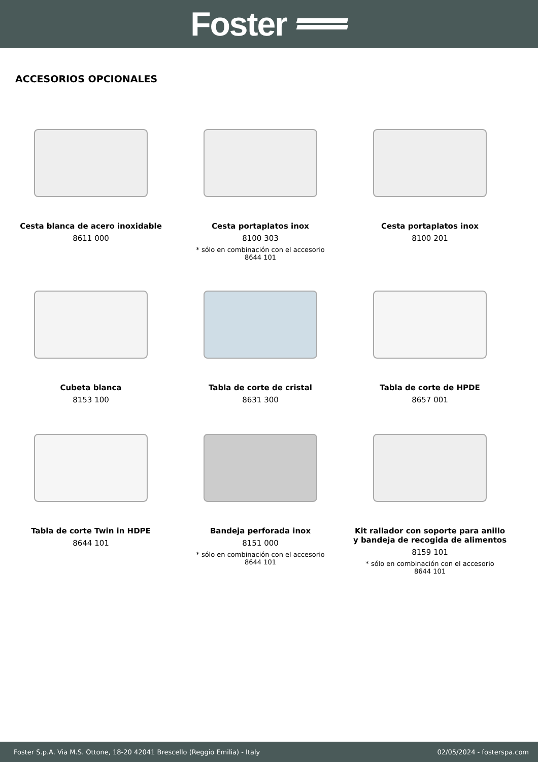Foster
ACCESORIOS OPCIONALES
Cesta blanca de acero inoxidable
8611 000
Cesta portaplatos inox
8100 303
* sólo en combinación con el accesorio
8644 101
Cesta portaplatos inox
8100 201
Cubeta blanca
8153 100
Tabla de corte de cristal
8631 300
Tabla de corte de HPDE
8657 001
Tabla de corte Twin in HDPE
8644 101
Bandeja perforada inox
8151 000
* sólo en combinación con el accesorio
8644 101
Kit rallador con soporte para anillo
y bandeja de recogida de alimentos
8159 101
* sólo en combinación con el accesorio
8644 101
Foster S.p.A. Via M.S. Ottone, 18-20 42041 Brescello (Reggio Emilia) - Italy 02/05/2024 - fosterspa.com